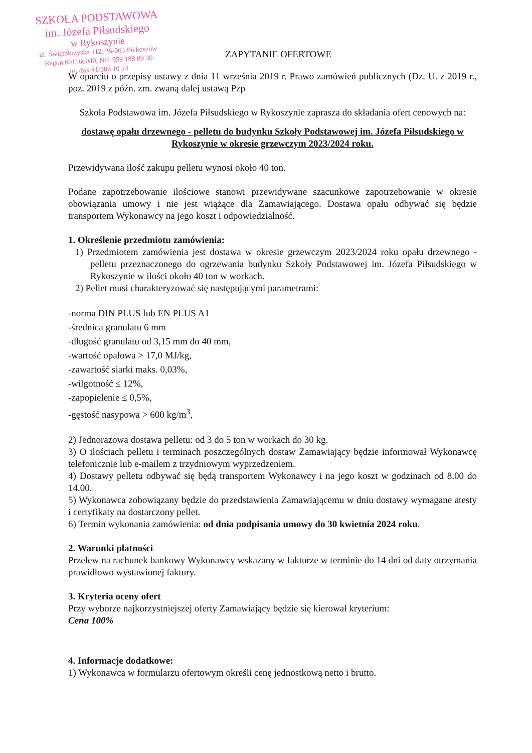SZKOŁA PODSTAWOWA
im. Józefa Piłsudskiego
w Rykoszynie
ul. Świętokrzyska 112, 26-065 Piekoszów
Regon 001166040, NIP 959 188 09 30
tel./fax 41/306 10 14
ZAPYTANIE OFERTOWE
W oparciu o przepisy ustawy z dnia 11 września 2019 r. Prawo zamówień publicznych (Dz. U. z 2019 r., poz. 2019 z późn. zm. zwaną dalej ustawą Pzp
Szkoła Podstawowa im. Józefa Piłsudskiego w Rykoszynie zaprasza do składania ofert cenowych na:
dostawę opału drzewnego - pelletu do budynku Szkoły Podstawowej im. Józefa Piłsudskiego w Rykoszynie w okresie grzewczym 2023/2024 roku.
Przewidywana ilość zakupu pelletu wynosi około 40 ton.
Podane zapotrzebowanie ilościowe stanowi przewidywane szacunkowe zapotrzebowanie w okresie obowiązania umowy i nie jest wiążące dla Zamawiającego. Dostawa opału odbywać się będzie transportem Wykonawcy na jego koszt i odpowiedzialność.
1. Określenie przedmiotu zamówienia:
1) Przedmiotem zamówienia jest dostawa w okresie grzewczym 2023/2024 roku opału drzewnego - pelletu przeznaczonego do ogrzewania budynku Szkoły Podstawowej im. Józefa Piłsudskiego w Rykoszynie w ilości około 40 ton w workach.
2) Pellet musi charakteryzować się następującymi parametrami:
-norma DIN PLUS lub EN PLUS A1
-średnica granulatu 6 mm
-długość granulatu od 3,15 mm do 40 mm,
-wartość opałowa > 17,0 MJ/kg,
-zawartość siarki maks. 0,03%,
-wilgotność ≤ 12%,
-zapopielenie ≤ 0,5%,
-gęstość nasypowa > 600 kg/m<sup>3</sup>,
2) Jednorazowa dostawa pelletu: od 3 do 5 ton w workach do 30 kg.
3) O ilościach pelletu i terminach poszczególnych dostaw Zamawiający będzie informował Wykonawcę telefonicznie lub e-mailem z trzydniowym wyprzedzeniem.
4) Dostawy pelletu odbywać się będą transportem Wykonawcy i na jego koszt w godzinach od 8.00 do 14.00.
5) Wykonawca zobowiązany będzie do przedstawienia Zamawiającemu w dniu dostawy wymagane atesty i certyfikaty na dostarczony pellet.
6) Termin wykonania zamówienia: od dnia podpisania umowy do 30 kwietnia 2024 roku.
2. Warunki płatności
Przelew na rachunek bankowy Wykonawcy wskazany w fakturze w terminie do 14 dni od daty otrzymania prawidłowo wystawionej faktury.
3. Kryteria oceny ofert
Przy wyborze najkorzystniejszej oferty Zamawiający będzie się kierował kryterium:
Cena 100%
4. Informacje dodatkowe:
1) Wykonawca w formularzu ofertowym określi cenę jednostkową netto i brutto.